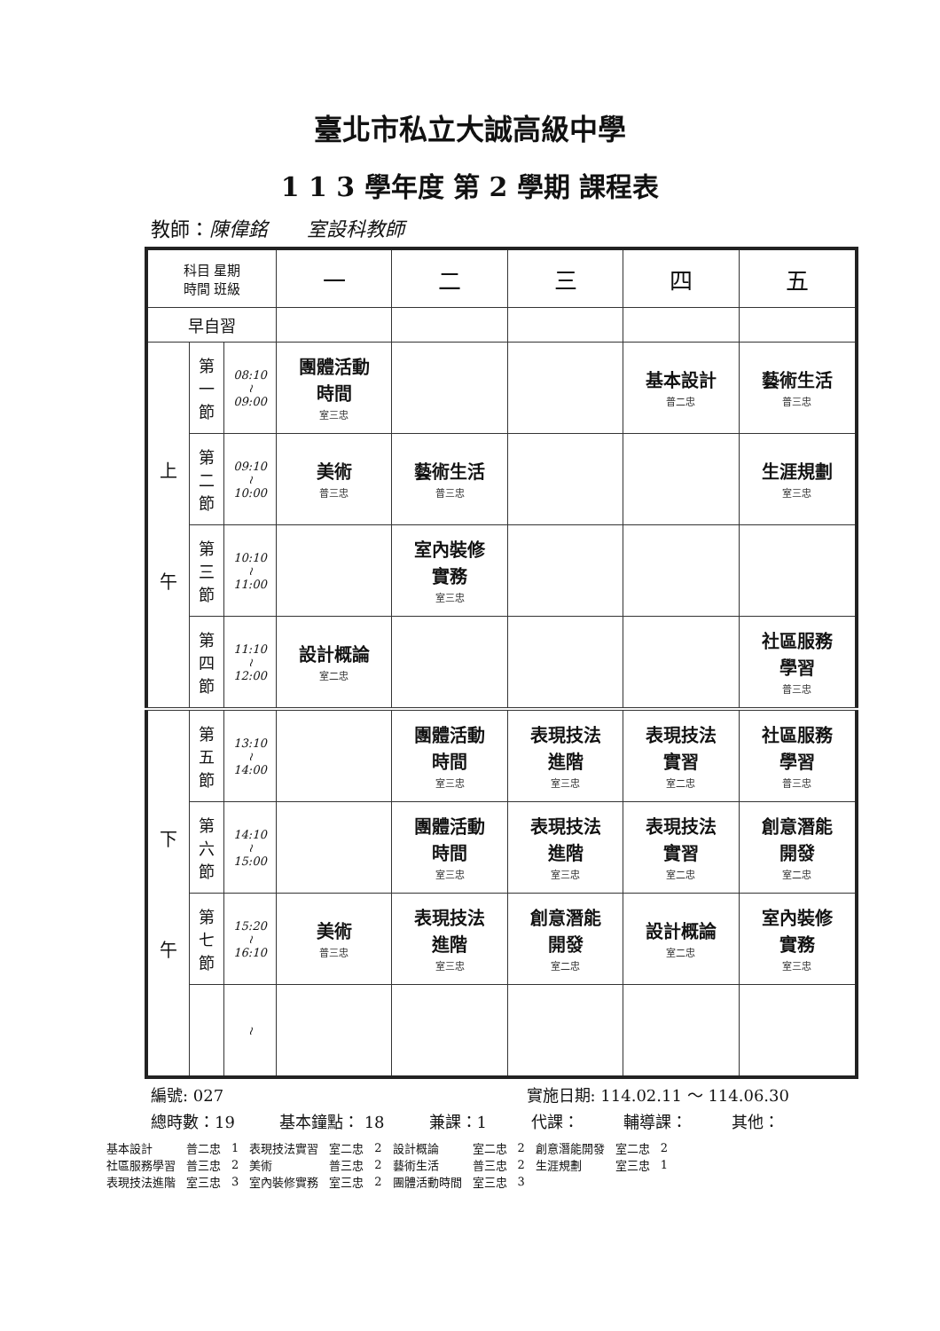臺北市私立大誠高級中學
1 1 3 學年度 第 2 學期 課程表
教師：陳偉銘　　室設科教師
| 科目 星期 時間 班級 | | | 一 | 二 | 三 | 四 | 五 |
| 早自習 | | | | | | | |
| 上 午 | 第 一 節 | 08:10 ≀ 09:00 | 團體活動 時間 室三忠 | | | 基本設計 普二忠 | 藝術生活 普三忠 |
| | 第 二 節 | 09:10 ≀ 10:00 | 美術 普三忠 | 藝術生活 普三忠 | | | 生涯規劃 室三忠 |
| | 第 三 節 | 10:10 ≀ 11:00 | | 室內裝修 實務 室三忠 | | | |
| | 第 四 節 | 11:10 ≀ 12:00 | 設計概論 室二忠 | | | | 社區服務 學習 普三忠 |
| 下 午 | 第 五 節 | 13:10 ≀ 14:00 | | 團體活動 時間 室三忠 | 表現技法 進階 室三忠 | 表現技法 實習 室二忠 | 社區服務 學習 普三忠 |
| | 第 六 節 | 14:10 ≀ 15:00 | | 團體活動 時間 室三忠 | 表現技法 進階 室三忠 | 表現技法 實習 室二忠 | 創意潛能 開發 室二忠 |
| | 第 七 節 | 15:20 ≀ 16:10 | 美術 普三忠 | 表現技法 進階 室三忠 | 創意潛能 開發 室二忠 | 設計概論 室二忠 | 室內裝修 實務 室三忠 |
| | | ≀ | | | | | |
編號: 027 實施日期: 114.02.11 ～ 114.06.30
總時數：19 基本鐘點： 18 兼課：1 代課： 輔導課： 其他：
| 基本設計 | 普二忠 | 1 | 表現技法實習 | 室二忠 | 2 | 設計概論 | 室二忠 | 2 | 創意潛能開發 | 室二忠 | 2 |
| 社區服務學習 | 普三忠 | 2 | 美術 | 普三忠 | 2 | 藝術生活 | 普三忠 | 2 | 生涯規劃 | 室三忠 | 1 |
| 表現技法進階 | 室三忠 | 3 | 室內裝修實務 | 室三忠 | 2 | 團體活動時間 | 室三忠 | 3 | | | |